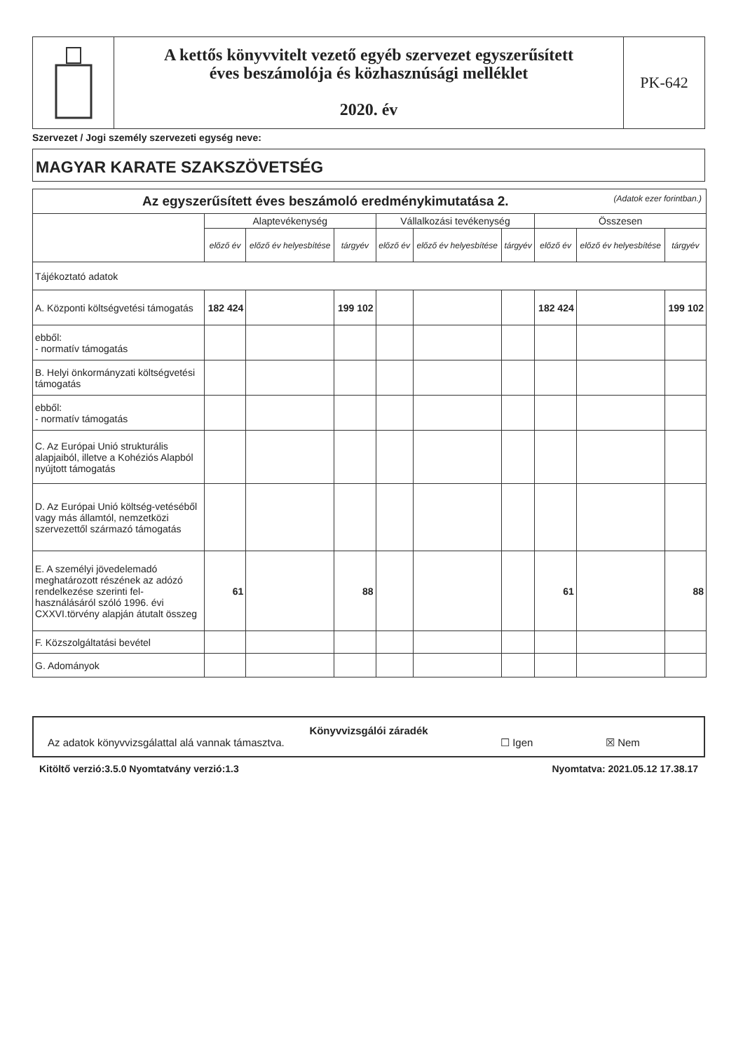A kettős könyvvitelt vezető egyéb szervezet egyszerűsített
éves beszámolója és közhasznúsági melléklet
2020. év
PK-642
Szervezet / Jogi személy szervezeti egység neve:
MAGYAR KARATE SZAKSZÖVETSÉG
| Az egyszerűsített éves beszámoló eredménykimutatása 2. (Adatok ezer forintban.) | | | | | | | | | |
| --- | --- | --- | --- | --- | --- | --- | --- | --- | --- |
| | Alaptevékenység | | | Vállalkozási tevékenység | | | Összesen | | |
| | előző év | előző év helyesbítése | tárgyév | előző év | előző év helyesbítése | tárgyév | előző év | előző év helyesbítése | tárgyév |
| Tájékoztató adatok | | | | | | | | | |
| A. Központi költségvetési támogatás | 182 424 | | 199 102 | | | | 182 424 | | 199 102 |
| ebből: - normatív támogatás | | | | | | | | | |
| B. Helyi önkormányzati költségvetési támogatás | | | | | | | | | |
| ebből: - normatív támogatás | | | | | | | | | |
| C. Az Európai Unió strukturális alapjaiból, illetve a Kohéziós Alapból nyújtott támogatás | | | | | | | | | |
| D. Az Európai Unió költség-vetéséből vagy más államtól, nemzetközi szervezettől származó támogatás | | | | | | | | | |
| E. A személyi jövedelemadó meghatározott részének az adózó rendelkezése szerinti fel-használásáról szóló 1996. évi CXXVI.törvény alapján átutalt összeg | 61 | | 88 | | | | 61 | | 88 |
| F. Közszolgáltatási bevétel | | | | | | | | | |
| G. Adományok | | | | | | | | | |
Könyvvizsgálói záradék
Az adatok könyvvizsgálattal alá vannak támasztva. ☐ Igen ☒ Nem
Kitöltő verzió:3.5.0 Nyomtatvány verzió:1.3 Nyomtatva: 2021.05.12 17.38.17